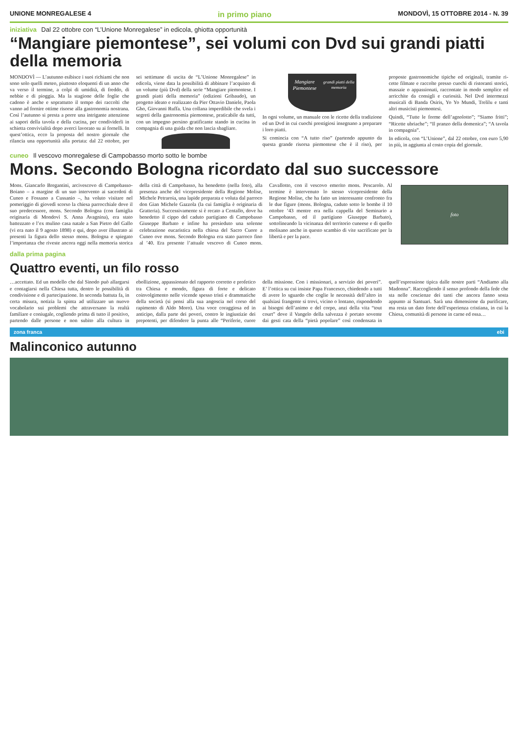UNIONE MONREGALESE 4 in primo piano MONDOVÌ, 15 OTTOBRE 2014 - N. 39
iniziativa Dal 22 ottobre con “L’Unione Monregalese” in edicola, ghiotta opportunità
“Mangiare piemontese”, sei volumi con Dvd sui grandi piatti della memoria
MONDOVÌ — L’autunno esibisce i suoi richiami che non sono solo quelli meteo, piuttosto elo­quenti di un anno che va ver­so il termine, a colpi di umi­dità, di freddo, di nebbie e di pioggia. Ma la stagione delle foglie che cadono è anche e soprattutto il tempo dei rac­colti che vanno ad fornire ot­time risorse alla gastronomia nostrana. Così l’autunno si presta a porre una intrigante attenzione ai sapori della ta­vola e della cucina, per condi­viderli in schietta convivialità dopo averci lavorato su ai for­nelli. In quest’ottica, ecco la proposta del nostro giornale che rilancia una opportunità alla portata: dal 22 ottobre, per sei settimane di uscita de “L’Unione Monregalese” in edicola, viene data la pos­sibilità di abbinare l’acquisto di un volume (più Dvd) della serie “Mangiare piemontese. I grandi piatti della memo­ria” (edizioni Gribaudo), un progetto ideato e realizzato da Pier Ottavio Daniele, Pao­la Gho, Giovanni Ruffa. Una collana imperdibile che sve­la i segreti della gastronomia piemontese, praticabile da tutti, con un impegno persino gratificante stando in cucina in compagnia di una gui­da che non lascia sbagliare.
Mangiare Piemontese
grandi piatti della memoria
In ogni volume, un manuale con le ricette della tradizione ed un Dvd in cui cuochi pre­stigiosi insegnano a prepara­re i loro piatti.
Si comincia con “A tut­to riso” (partendo appun­to da questa grande risorsa piemontese che è il riso), per proposte gastronomiche ti­piche ed originali, tramite ri­cette filmate e raccolte presso cuochi di ristoranti storici, massaie o appassionati, rac­contate in modo semplice ed arricchite da consigli e cu­riosità. Nel Dvd intermezzi musicali di Banda Osiris, Yo Yo Mundi, Trelilu e tanti altri musicisti piemontesi.
Quindi, “Tutte le forme dell’agnolotto”; “Siamo fritti”; “Ricette ubriache”; “Il pranzo della domenica”; “A tavola in compagnia”.
In edicola, con “L’Unione”, dal 22 ottobre, con euro 5,90 in più, in aggiunta al costo copia del giornale.
cuneo Il vescovo monregalese di Campobasso morto sotto le bombe
Mons. Secondo Bologna ricordato dal suo successore
Mons. Giancarlo Bregantini, arcivescovo di Campobasso-Boiano – a margine di un suo intervento ai sacerdoti di Cuneo e Fossano a Cussanio –, ha voluto visitare nel pomeriggio di giovedì scorso la chiesa parrocchiale dove il suo predecessore, mons. Secondo Bologna (con famiglia originaria di Mondovì S. Anna Avagnina), era stato battezzato e l’ex mulino casa natale a San Pietro del Gallo (vi era nato il 9 agosto 1898) e qui, dopo aver illustrato ai presenti la figura dello stesso mons. Bologna e spiegato l’importanza che riveste ancora oggi nella memoria storica della città di Campo­basso, ha benedetto (nella foto), alla presenza anche del vicepresidente della Regione Mo­lise, Michele Petraroia, una lapide preparata e voluta dal parroco don Gian Michele Gaz­zola (la cui famiglia è originaria di Gratteria). Successivamente si è recato a Centallo, dove ha benedetto il cippo del caduto partigiano di Campobasso Giuseppe Barbato e infine ha presieduto una solenne celebrazione eucari­stica nella chiesa del Sacro Cuore a Cuneo ove mons. Secondo Bologna era stato parroco fino al ’40. Era presente l’attuale vescovo di Cuneo mons. Cavallotto, con il vescovo emerito mons. Pescarolo. Al termine è intervenuto lo stesso vicepresidente della Regione Molise, che ha fatto un interessante confronto fra le due figu­re (mons. Bologna, caduto sotto le bombe il 10 ottobre ’43 mentre era nella cappella del Se­minario a Campobasso, ed il partigiano Giu­seppe Barbato), sottolineando la vicinanza del territorio cuneese e di quello molisano anche in questo scambio di vite sacrificate per la li­bertà e per la pace.
foto
dalla prima pagina
Quattro eventi, un filo rosso
…accettato. Ed un modello che dal Si­nodo può allargarsi e contagiarsi nel­la Chiesa tutta, dentro le possibilità di condivisione e di partecipazione. In seconda battuta fa, in certa misura, notizia la spinta ad utilizzare un nuo­vo vocabolario sui problemi che attra­versano la realtà familiare e coniuga­le, cogliendo prima di tutto il positivo, partendo dalle persone e non subito alla cultura in ebollizione, appassio­nato del rapporto corretto e profetico tra Chiesa e mondo, figura di forte e delicato coinvolgimento nelle vicen­de spesso tristi e drammatiche della società (si pensi alla sua angoscia nel corso del rapimento di Aldo Moro). Una voce coraggiosa ed in anticipo, dalla parte dei poveri, contro le ingiu­stizie dei prepotenti, per difendere la punta alle “Periferie, cuore della mis­sione. Con i missionari, a servizio dei poveri”. E’ l’ottica su cui insiste Papa Francesco, chiedendo a tutti di avere lo sguardo che coglie le necessità del­l’altro in qualsiasi frangente si trovi, vicino o lontano, rispondendo ai biso­gni dell’animo e del corpo, anzi della vita “tout court” dove il Vangelo del­la salvezza è portato sovente dai gesti cata della “pietà popolare” così con­densata in quell’espressione tipica dalle nostre parti “Andiamo alla Ma­donna”. Raccogliendo il senso profon­do della fede che sta nelle coscienze dei tanti che ancora fanno sosta appunto ai Santuari. Sarà una dimensione da purificare, ma resta un dato forte del­l’esperienza cristiana, in cui la Chiesa, comunità di persone in carne ed ossa…
zona franca ebi
Malinconico autunno